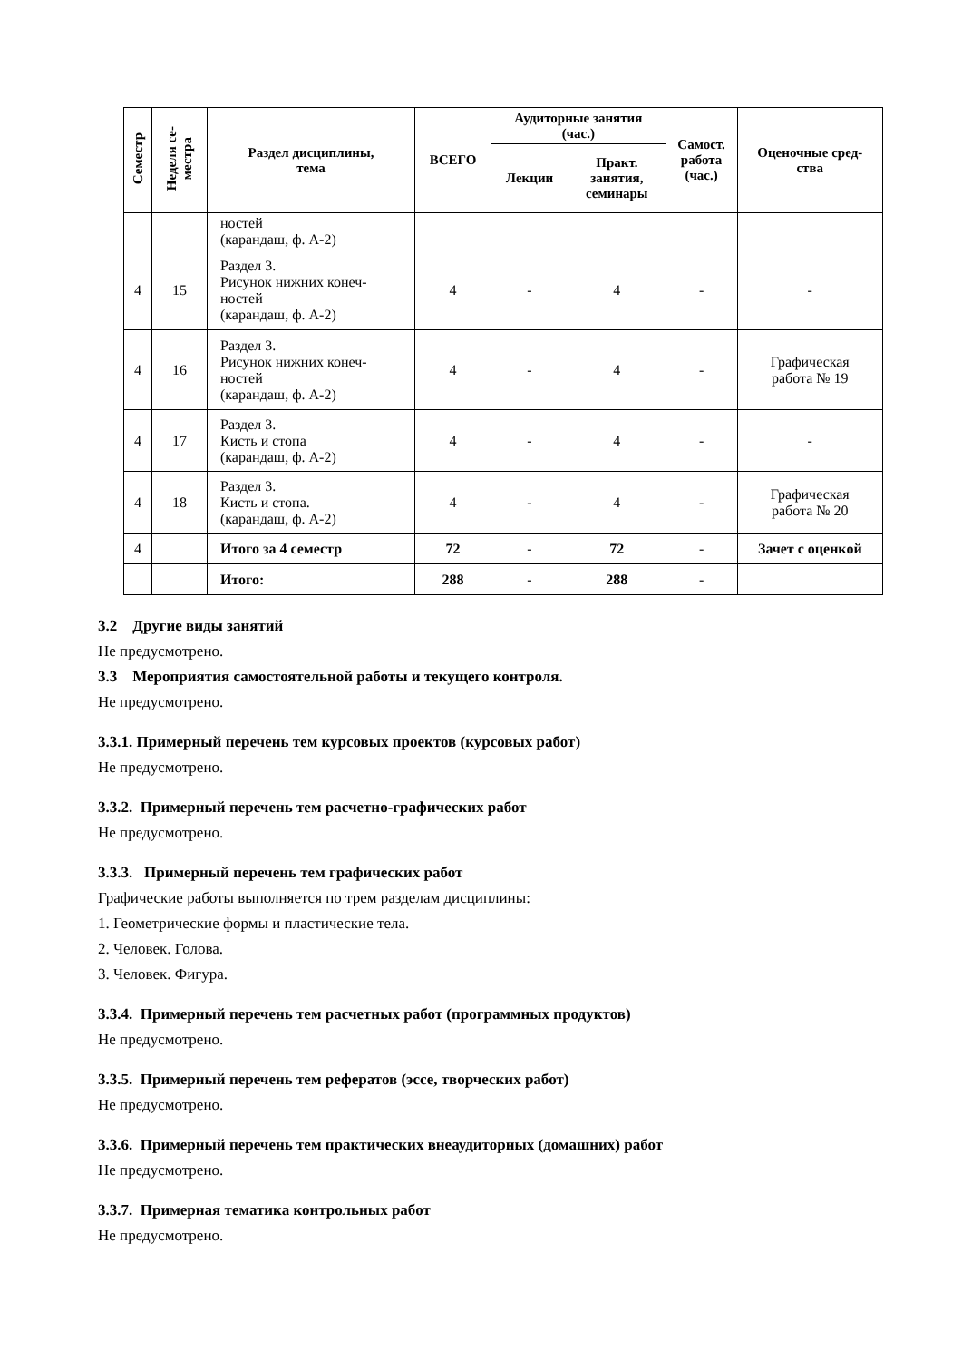| Семестр | Неделя се- местра | Раздел дисциплины, тема | ВСЕГО | Аудиторные занятия (час.) | | Самост. работа (час.) | Оценочные сред- ства |
| --- | --- | --- | --- | --- | --- | --- | --- |
| | | | | Лекции | Практ. занятия, семинары | | |
| | | ностей (карандаш, ф. А-2) | | | | | |
| 4 | 15 | Раздел 3. Рисунок нижних конеч- ностей (карандаш, ф. А-2) | 4 | - | 4 | - | - |
| 4 | 16 | Раздел 3. Рисунок нижних конеч- ностей (карандаш, ф. А-2) | 4 | - | 4 | - | Графическая работа № 19 |
| 4 | 17 | Раздел 3. Кисть и стопа (карандаш, ф. А-2) | 4 | - | 4 | - | - |
| 4 | 18 | Раздел 3. Кисть и стопа. (карандаш, ф. А-2) | 4 | - | 4 | - | Графическая работа № 20 |
| 4 | | Итого за 4 семестр | 72 | - | 72 | - | Зачет с оценкой |
| | | Итого: | 288 | - | 288 | - | |
3.2 Другие виды занятий
Не предусмотрено.
3.3 Мероприятия самостоятельной работы и текущего контроля.
Не предусмотрено.
3.3.1. Примерный перечень тем курсовых проектов (курсовых работ)
Не предусмотрено.
3.3.2. Примерный перечень тем расчетно-графических работ
Не предусмотрено.
3.3.3. Примерный перечень тем графических работ
Графические работы выполняется по трем разделам дисциплины:
1. Геометрические формы и пластические тела.
2. Человек. Голова.
3. Человек. Фигура.
3.3.4. Примерный перечень тем расчетных работ (программных продуктов)
Не предусмотрено.
3.3.5. Примерный перечень тем рефератов (эссе, творческих работ)
Не предусмотрено.
3.3.6. Примерный перечень тем практических внеаудиторных (домашних) работ
Не предусмотрено.
3.3.7. Примерная тематика контрольных работ
Не предусмотрено.